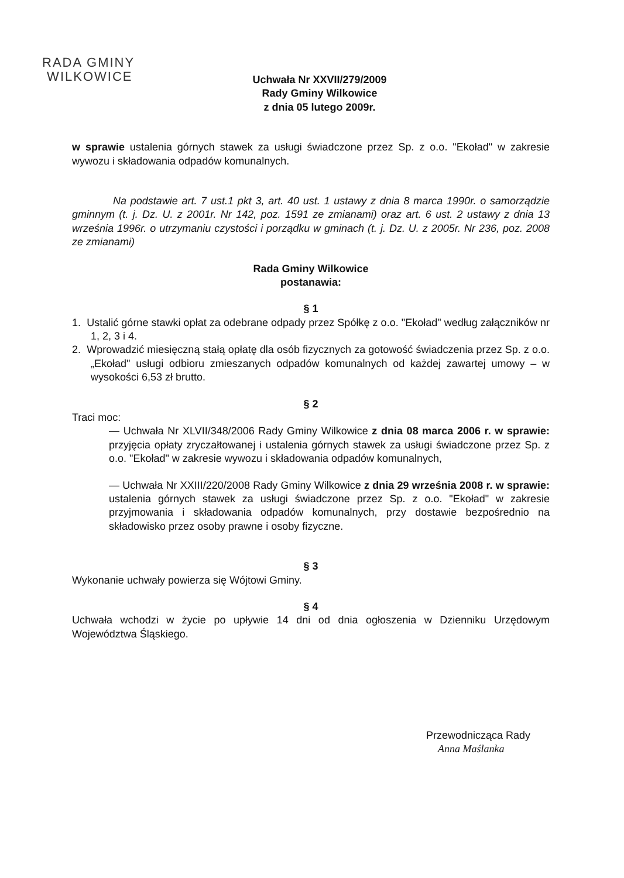RADA GMINY
WILKOWICE
Uchwała Nr XXVII/279/2009
Rady Gminy Wilkowice
z dnia 05 lutego 2009r.
w sprawie ustalenia górnych stawek za usługi świadczone przez Sp. z o.o. "Ekoład" w zakresie wywozu i składowania odpadów komunalnych.
Na podstawie art. 7 ust.1 pkt 3, art. 40 ust. 1 ustawy z dnia 8 marca 1990r. o samorządzie gminnym (t. j. Dz. U. z 2001r. Nr 142, poz. 1591 ze zmianami) oraz art. 6 ust. 2 ustawy z dnia 13 września 1996r. o utrzymaniu czystości i porządku w gminach (t. j. Dz. U. z 2005r. Nr 236, poz. 2008 ze zmianami)
Rada Gminy Wilkowice
postanawia:
§ 1
1. Ustalić górne stawki opłat za odebrane odpady przez Spółkę z o.o. "Ekoład" według załączników nr 1, 2, 3 i 4.
2. Wprowadzić miesięczną stałą opłatę dla osób fizycznych za gotowość świadczenia przez Sp. z o.o. „Ekoład" usługi odbioru zmieszanych odpadów komunalnych od każdej zawartej umowy – w wysokości 6,53 zł brutto.
§ 2
Traci moc:
— Uchwała Nr XLVII/348/2006 Rady Gminy Wilkowice z dnia 08 marca 2006 r. w sprawie: przyjęcia opłaty zryczałtowanej i ustalenia górnych stawek za usługi świadczone przez Sp. z o.o. "Ekoład" w zakresie wywozu i składowania odpadów komunalnych,
— Uchwała Nr XXIII/220/2008 Rady Gminy Wilkowice z dnia 29 września 2008 r. w sprawie: ustalenia górnych stawek za usługi świadczone przez Sp. z o.o. "Ekoład" w zakresie przyjmowania i składowania odpadów komunalnych, przy dostawie bezpośrednio na składowisko przez osoby prawne i osoby fizyczne.
§ 3
Wykonanie uchwały powierza się Wójtowi Gminy.
§ 4
Uchwała wchodzi w życie po upływie 14 dni od dnia ogłoszenia w Dzienniku Urzędowym Województwa Śląskiego.
Przewodnicząca Rady
Anna Maślanka